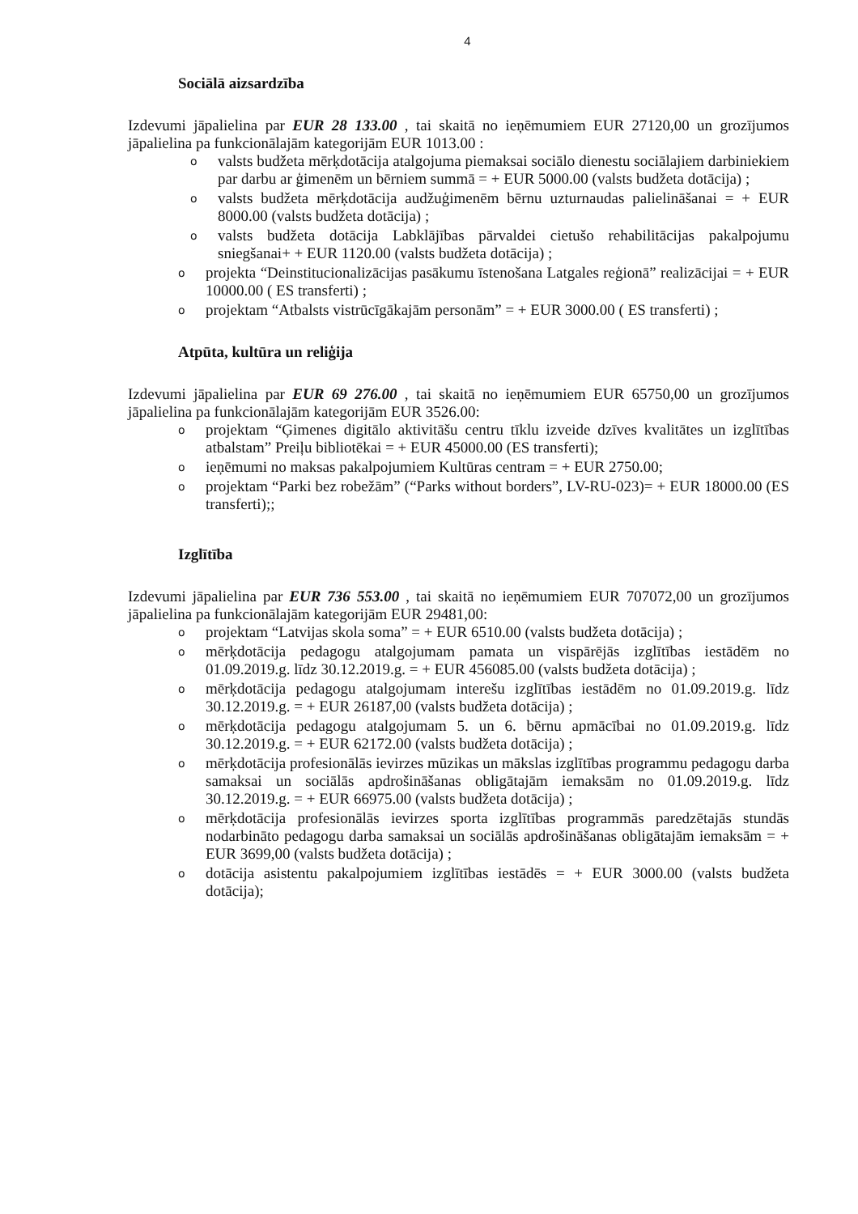4
Sociālā aizsardzība
Izdevumi jāpalielina par EUR 28 133.00 , tai skaitā no ieņēmumiem EUR 27120,00 un grozījumos jāpalielina pa funkcionālajām kategorijām EUR 1013.00 :
o valsts budžeta mērķdotācija atalgojuma piemaksai sociālo dienestu sociālajiem darbiniekiem par darbu ar ģimenēm un bērniem summā = + EUR 5000.00 (valsts budžeta dotācija) ;
o valsts budžeta mērķdotācija audžuģimenēm bērnu uzturnaudas palielināšanai = + EUR 8000.00 (valsts budžeta dotācija) ;
o valsts budžeta dotācija Labklājības pārvaldei cietušo rehabilitācijas pakalpojumu sniegšanai+ + EUR 1120.00 (valsts budžeta dotācija) ;
o projekta “Deinstitucionalizācijas pasākumu īstenošana Latgales reģionā” realizācijai = + EUR 10000.00 ( ES transferti) ;
o projektam “Atbalsts vistrūcīgākajām personām” = + EUR 3000.00 ( ES transferti) ;
Atpūta, kultūra un reliģija
Izdevumi jāpalielina par EUR 69 276.00 , tai skaitā no ieņēmumiem EUR 65750,00 un grozījumos jāpalielina pa funkcionālajām kategorijām EUR 3526.00:
o projektam “Ģimenes digitālo aktivitāšu centru tīklu izveide dzīves kvalitātes un izglītības atbalstam” Preiļu bibliotēkai = + EUR 45000.00 (ES transferti);
o ieņēmumi no maksas pakalpojumiem Kultūras centram = + EUR 2750.00;
o projektam “Parki bez robežām” (“Parks without borders”, LV-RU-023)= + EUR 18000.00 (ES transferti);;
Izglītība
Izdevumi jāpalielina par EUR 736 553.00 , tai skaitā no ieņēmumiem EUR 707072,00 un grozījumos jāpalielina pa funkcionālajām kategorijām EUR 29481,00:
o projektam “Latvijas skola soma” = + EUR 6510.00 (valsts budžeta dotācija) ;
o mērķdotācija pedagogu atalgojumam pamata un vispārējās izglītības iestādēm no 01.09.2019.g. līdz 30.12.2019.g. = + EUR 456085.00 (valsts budžeta dotācija) ;
o mērķdotācija pedagogu atalgojumam interešu izglītības iestādēm no 01.09.2019.g. līdz 30.12.2019.g. = + EUR 26187,00 (valsts budžeta dotācija) ;
o mērķdotācija pedagogu atalgojumam 5. un 6. bērnu apmācībai no 01.09.2019.g. līdz 30.12.2019.g. = + EUR 62172.00 (valsts budžeta dotācija) ;
o mērķdotācija profesionālās ievirzes mūzikas un mākslas izglītības programmu pedagogu darba samaksai un sociālās apdrošināšanas obligātajām iemaksām no 01.09.2019.g. līdz 30.12.2019.g. = + EUR 66975.00 (valsts budžeta dotācija) ;
o mērķdotācija profesionālās ievirzes sporta izglītības programmās paredzētajās stundās nodarbināto pedagogu darba samaksai un sociālās apdrošināšanas obligātajām iemaksām = + EUR 3699,00 (valsts budžeta dotācija) ;
o dotācija asistentu pakalpojumiem izglītības iestādēs = + EUR 3000.00 (valsts budžeta dotācija);